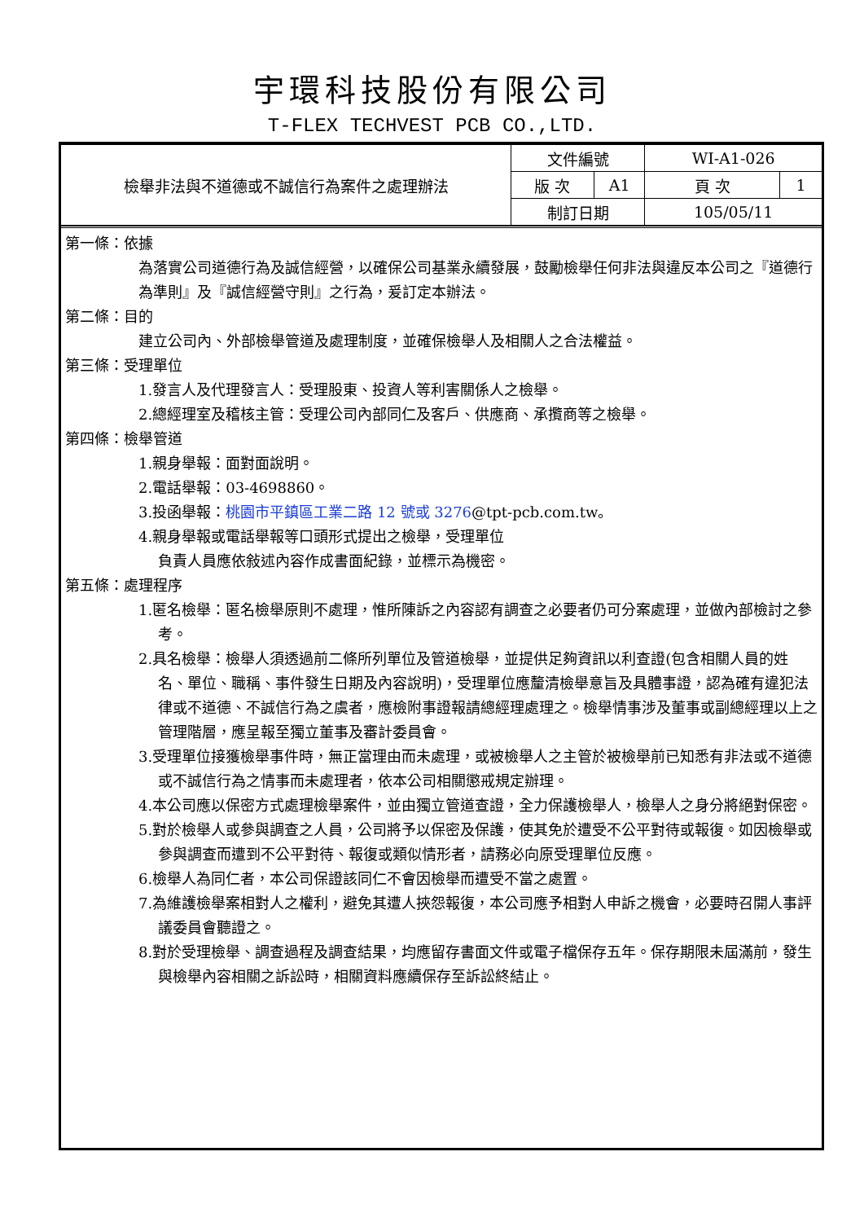宇環科技股份有限公司
T-FLEX TECHVEST PCB CO.,LTD.
| 檢舉非法與不道德或不誠信行為案件之處理辦法 | 文件編號 | | WI-A1-026 | |
| | 版 次 | A1 | 頁 次 | 1 |
| | 制訂日期 | | 105/05/11 | |
第一條：依據
為落實公司道德行為及誠信經營，以確保公司基業永續發展，鼓勵檢舉任何非法與違反本公司之『道德行為準則』及『誠信經營守則』之行為，爰訂定本辦法。
第二條：目的
建立公司內、外部檢舉管道及處理制度，並確保檢舉人及相關人之合法權益。
第三條：受理單位
1.發言人及代理發言人：受理股東、投資人等利害關係人之檢舉。
2.總經理室及稽核主管：受理公司內部同仁及客戶、供應商、承攬商等之檢舉。
第四條：檢舉管道
1.親身舉報：面對面說明。
2.電話舉報：03-4698860。
3.投函舉報：桃園市平鎮區工業二路 12 號或 3276@tpt-pcb.com.tw。
4.親身舉報或電話舉報等口頭形式提出之檢舉，受理單位
負責人員應依敍述內容作成書面紀錄，並標示為機密。
第五條：處理程序
1.匿名檢舉：匿名檢舉原則不處理，惟所陳訴之內容認有調查之必要者仍可分案處理，並做內部檢討之參考。
2.具名檢舉：檢舉人須透過前二條所列單位及管道檢舉，並提供足夠資訊以利查證(包含相關人員的姓名、單位、職稱、事件發生日期及內容說明)，受理單位應釐清檢舉意旨及具體事證，認為確有違犯法律或不道德、不誠信行為之虞者，應檢附事證報請總經理處理之。檢舉情事涉及董事或副總經理以上之管理階層，應呈報至獨立董事及審計委員會。
3.受理單位接獲檢舉事件時，無正當理由而未處理，或被檢舉人之主管於被檢舉前已知悉有非法或不道德或不誠信行為之情事而未處理者，依本公司相關懲戒規定辦理。
4.本公司應以保密方式處理檢舉案件，並由獨立管道查證，全力保護檢舉人，檢舉人之身分將絕對保密。
5.對於檢舉人或參與調查之人員，公司將予以保密及保護，使其免於遭受不公平對待或報復。如因檢舉或參與調查而遭到不公平對待、報復或類似情形者，請務必向原受理單位反應。
6.檢舉人為同仁者，本公司保證該同仁不會因檢舉而遭受不當之處置。
7.為維護檢舉案相對人之權利，避免其遭人挾怨報復，本公司應予相對人申訴之機會，必要時召開人事評議委員會聽證之。
8.對於受理檢舉、調查過程及調查結果，均應留存書面文件或電子檔保存五年。保存期限未屆滿前，發生與檢舉內容相關之訴訟時，相關資料應續保存至訴訟終結止。